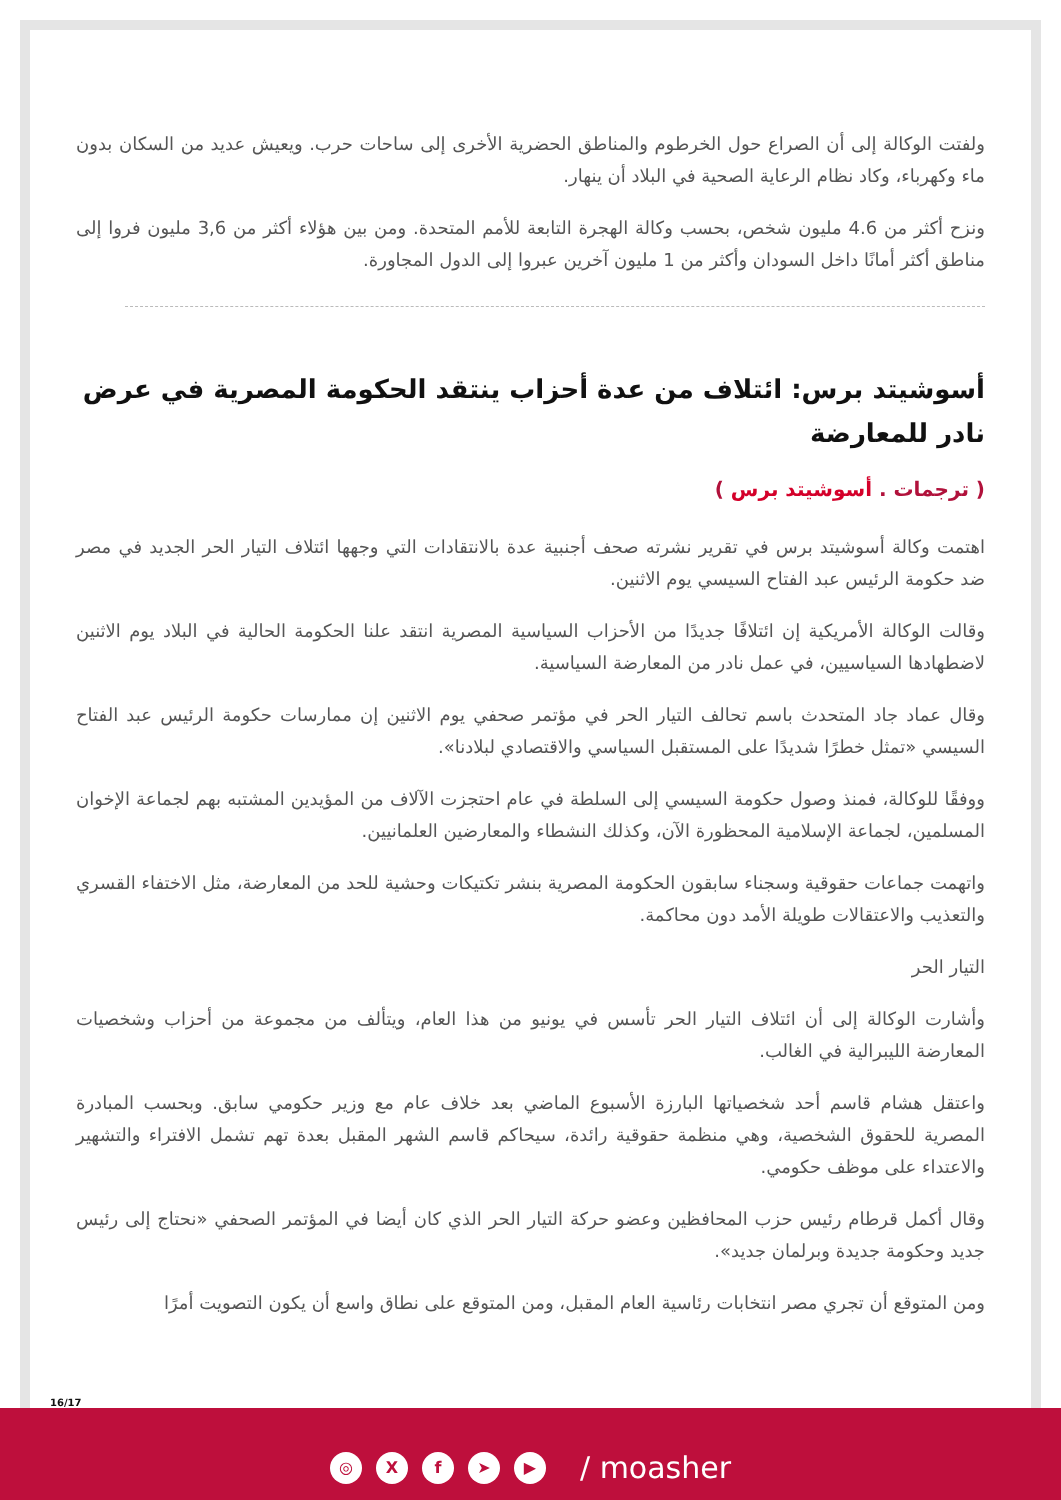ولفتت الوكالة إلى أن الصراع حول الخرطوم والمناطق الحضرية الأخرى إلى ساحات حرب. ويعيش عديد من السكان بدون ماء وكهرباء، وكاد نظام الرعاية الصحية في البلاد أن ينهار.
ونزح أكثر من 4.6 مليون شخص، بحسب وكالة الهجرة التابعة للأمم المتحدة. ومن بين هؤلاء أكثر من 3,6 مليون فروا إلى مناطق أكثر أمانًا داخل السودان وأكثر من 1 مليون آخرين عبروا إلى الدول المجاورة.
أسوشيتد برس: ائتلاف من عدة أحزاب ينتقد الحكومة المصرية في عرض نادر للمعارضة
( ترجمات . أسوشيتد برس )
اهتمت وكالة أسوشيتد برس في تقرير نشرته صحف أجنبية عدة بالانتقادات التي وجهها ائتلاف التيار الحر الجديد في مصر ضد حكومة الرئيس عبد الفتاح السيسي يوم الاثنين.
وقالت الوكالة الأمريكية إن ائتلافًا جديدًا من الأحزاب السياسية المصرية انتقد علنا الحكومة الحالية في البلاد يوم الاثنين لاضطهادها السياسيين، في عمل نادر من المعارضة السياسية.
وقال عماد جاد المتحدث باسم تحالف التيار الحر في مؤتمر صحفي يوم الاثنين إن ممارسات حكومة الرئيس عبد الفتاح السيسي «تمثل خطرًا شديدًا على المستقبل السياسي والاقتصادي لبلادنا».
ووفقًا للوكالة، فمنذ وصول حكومة السيسي إلى السلطة في عام احتجزت الآلاف من المؤيدين المشتبه بهم لجماعة الإخوان المسلمين، لجماعة الإسلامية المحظورة الآن، وكذلك النشطاء والمعارضين العلمانيين.
واتهمت جماعات حقوقية وسجناء سابقون الحكومة المصرية بنشر تكتيكات وحشية للحد من المعارضة، مثل الاختفاء القسري والتعذيب والاعتقالات طويلة الأمد دون محاكمة.
التيار الحر
وأشارت الوكالة إلى أن ائتلاف التيار الحر تأسس في يونيو من هذا العام، ويتألف من مجموعة من أحزاب وشخصيات المعارضة الليبرالية في الغالب.
واعتقل هشام قاسم أحد شخصياتها البارزة الأسبوع الماضي بعد خلاف عام مع وزير حكومي سابق. وبحسب المبادرة المصرية للحقوق الشخصية، وهي منظمة حقوقية رائدة، سيحاكم قاسم الشهر المقبل بعدة تهم تشمل الافتراء والتشهير والاعتداء على موظف حكومي.
وقال أكمل قرطام رئيس حزب المحافظين وعضو حركة التيار الحر الذي كان أيضا في المؤتمر الصحفي «نحتاج إلى رئيس جديد وحكومة جديدة وبرلمان جديد».
ومن المتوقع أن تجري مصر انتخابات رئاسية العام المقبل، ومن المتوقع على نطاق واسع أن يكون التصويت أمرًا
16/17
◎ X f ➤ ▶ / moasher